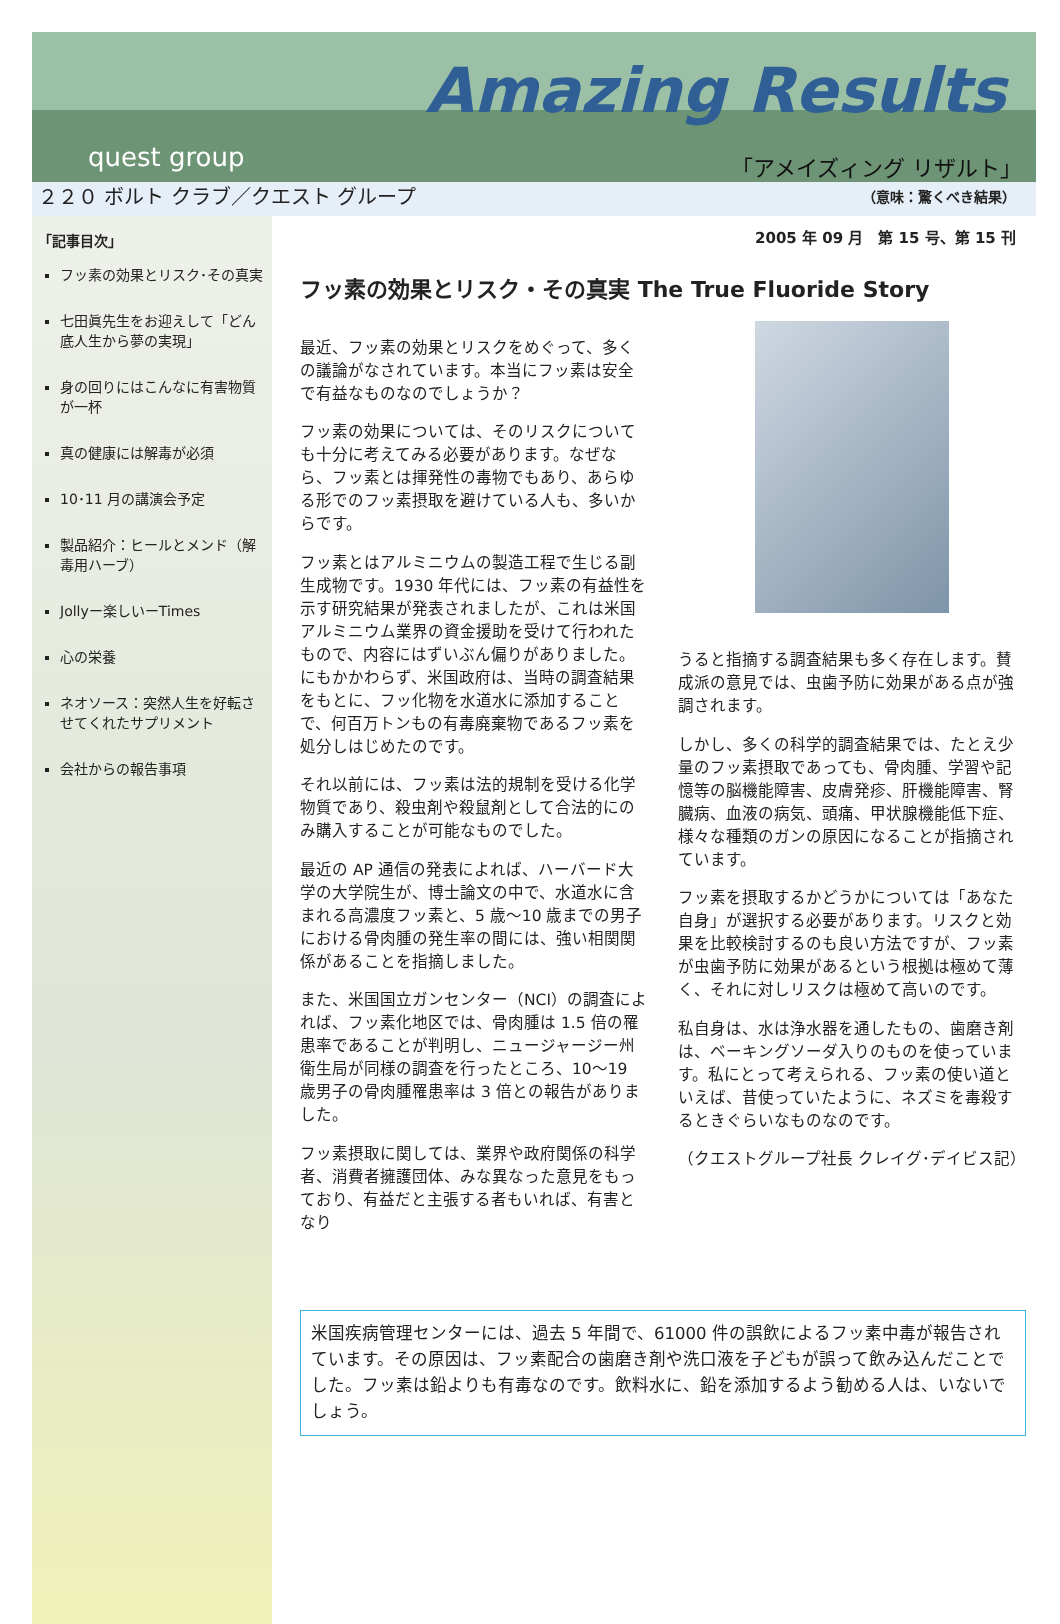Amazing Results
quest group 「アメイズィング リザルト」
２２０ ボルト クラブ／クエスト グループ （意味：驚くべき結果）
「記事目次」
フッ素の効果とリスク･その真実
七田眞先生をお迎えして「どん底人生から夢の実現」
身の回りにはこんなに有害物質が一杯
真の健康には解毒が必須
10･11 月の講演会予定
製品紹介：ヒールとメンド（解毒用ハーブ）
Jollyー楽しいーTimes
心の栄養
ネオソース：突然人生を好転させてくれたサプリメント
会社からの報告事項
2005 年 09 月　第 15 号、第 15 刊
フッ素の効果とリスク・その真実 The True Fluoride Story
最近、フッ素の効果とリスクをめぐって、多くの議論がなされています。本当にフッ素は安全で有益なものなのでしょうか？
フッ素の効果については、そのリスクについても十分に考えてみる必要があります。なぜなら、フッ素とは揮発性の毒物でもあり、あらゆる形でのフッ素摂取を避けている人も、多いからです。
フッ素とはアルミニウムの製造工程で生じる副生成物です。1930 年代には、フッ素の有益性を示す研究結果が発表されましたが、これは米国アルミニウム業界の資金援助を受けて行われたもので、内容にはずいぶん偏りがありました。にもかかわらず、米国政府は、当時の調査結果をもとに、フッ化物を水道水に添加することで、何百万トンもの有毒廃棄物であるフッ素を処分しはじめたのです。
それ以前には、フッ素は法的規制を受ける化学物質であり、殺虫剤や殺鼠剤として合法的にのみ購入することが可能なものでした。
最近の AP 通信の発表によれば、ハーバード大学の大学院生が、博士論文の中で、水道水に含まれる高濃度フッ素と、5 歳～10 歳までの男子における骨肉腫の発生率の間には、強い相関関係があることを指摘しました。
また、米国国立ガンセンター（NCI）の調査によれば、フッ素化地区では、骨肉腫は 1.5 倍の罹患率であることが判明し、ニュージャージー州衛生局が同様の調査を行ったところ、10～19 歳男子の骨肉腫罹患率は 3 倍との報告がありました。
フッ素摂取に関しては、業界や政府関係の科学者、消費者擁護団体、みな異なった意見をもっており、有益だと主張する者もいれば、有害となり
うると指摘する調査結果も多く存在します。賛成派の意見では、虫歯予防に効果がある点が強調されます。
しかし、多くの科学的調査結果では、たとえ少量のフッ素摂取であっても、骨肉腫、学習や記憶等の脳機能障害、皮膚発疹、肝機能障害、腎臓病、血液の病気、頭痛、甲状腺機能低下症、様々な種類のガンの原因になることが指摘されています。
フッ素を摂取するかどうかについては「あなた自身」が選択する必要があります。リスクと効果を比較検討するのも良い方法ですが、フッ素が虫歯予防に効果があるという根拠は極めて薄く、それに対しリスクは極めて高いのです。
私自身は、水は浄水器を通したもの、歯磨き剤は、ベーキングソーダ入りのものを使っています。私にとって考えられる、フッ素の使い道といえば、昔使っていたように、ネズミを毒殺するときぐらいなものなのです。
（クエストグループ社長 クレイグ･デイビス記）
米国疾病管理センターには、過去 5 年間で、61000 件の誤飲によるフッ素中毒が報告されています。その原因は、フッ素配合の歯磨き剤や洗口液を子どもが誤って飲み込んだことでした。フッ素は鉛よりも有毒なのです。飲料水に、鉛を添加するよう勧める人は、いないでしょう。